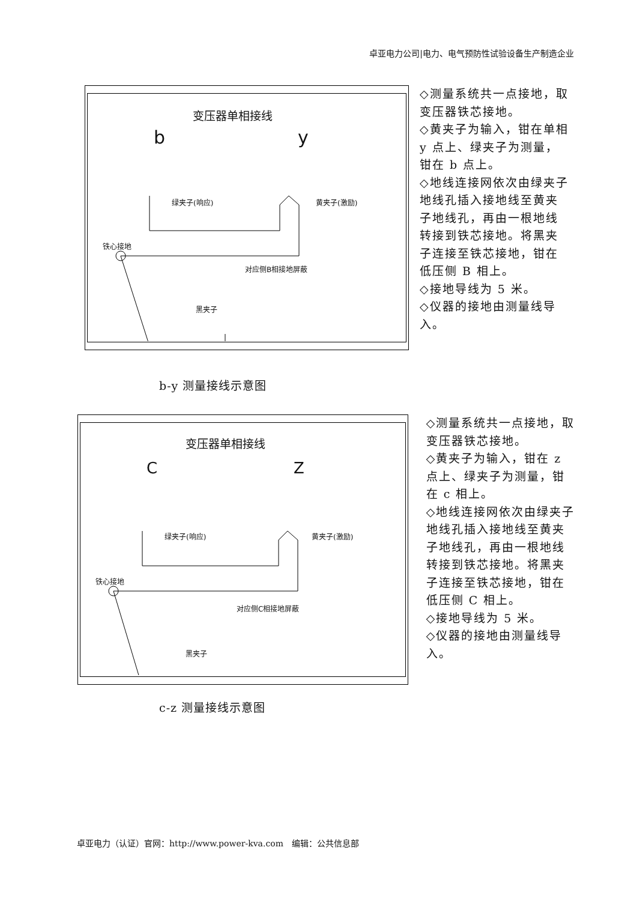卓亚电力公司|电力、电气预防性试验设备生产制造企业
变压器单相接线
b y
绿夹子(响应) 黄夹子(激励)
铁心接地
对应侧B相接地屏蔽
黑夹子
◇测量系统共一点接地，取变压器铁芯接地。
◇黄夹子为输入，钳在单相 y 点上、绿夹子为测量，钳在 b 点上。
◇地线连接网依次由绿夹子地线孔插入接地线至黄夹子地线孔，再由一根地线转接到铁芯接地。将黑夹子连接至铁芯接地，钳在低压侧 B 相上。
◇接地导线为 5 米。
◇仪器的接地由测量线导入。
b-y 测量接线示意图
变压器单相接线
C Z
绿夹子(响应) 黄夹子(激励)
铁心接地
对应侧C相接地屏蔽
黑夹子
◇测量系统共一点接地，取变压器铁芯接地。
◇黄夹子为输入，钳在 z 点上、绿夹子为测量，钳在 c 相上。
◇地线连接网依次由绿夹子地线孔插入接地线至黄夹子地线孔，再由一根地线转接到铁芯接地。将黑夹子连接至铁芯接地，钳在低压侧 C 相上。
◇接地导线为 5 米。
◇仪器的接地由测量线导入。
c-z 测量接线示意图
卓亚电力（认证）官网：http://www.power-kva.com　编辑：公共信息部